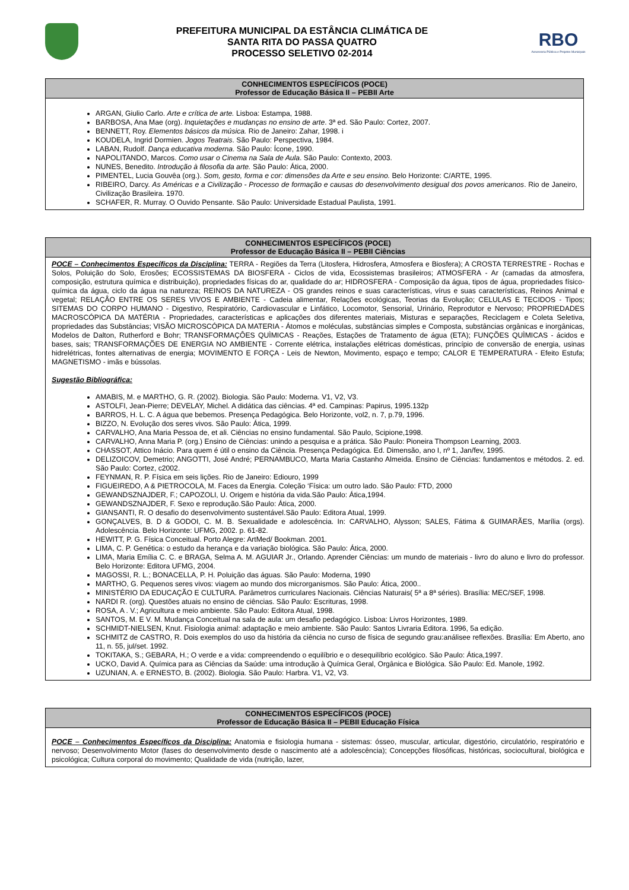PREFEITURA MUNICIPAL DA ESTÂNCIA CLIMÁTICA DE
SANTA RITA DO PASSA QUATRO
PROCESSO SELETIVO 02-2014
RBO
Assessoria Pública e Projetos Municipais
CONHECIMENTOS ESPECÍFICOS (POCE)
Professor de Educação Básica II – PEBII Arte
ARGAN, Giulio Carlo. Arte e crítica de arte. Lisboa: Estampa, 1988.
BARBOSA, Ana Mae (org). Inquietações e mudanças no ensino de arte. 3ª ed. São Paulo: Cortez, 2007.
BENNETT, Roy. Elementos básicos da música. Rio de Janeiro: Zahar, 1998. i
KOUDELA, Ingrid Dormien. Jogos Teatrais. São Paulo: Perspectiva, 1984.
LABAN, Rudolf. Dança educativa moderna. São Paulo: Ícone, 1990.
NAPOLITANDO, Marcos. Como usar o Cinema na Sala de Aula. São Paulo: Contexto, 2003.
NUNES, Benedito. Introdução à filosofia da arte. São Paulo: Ática, 2000.
PIMENTEL, Lucia Gouvêa (org.). Som, gesto, forma e cor: dimensões da Arte e seu ensino. Belo Horizonte: C/ARTE, 1995.
RIBEIRO, Darcy. As Américas e a Civilização - Processo de formação e causas do desenvolvimento desigual dos povos americanos. Rio de Janeiro, Civilização Brasileira. 1970.
SCHAFER, R. Murray. O Ouvido Pensante. São Paulo: Universidade Estadual Paulista, 1991.
CONHECIMENTOS ESPECÍFICOS (POCE)
Professor de Educação Básica II – PEBII Ciências
POCE – Conhecimentos Específicos da Disciplina: TERRA - Regiões da Terra (Litosfera, Hidrosfera, Atmosfera e Biosfera); A CROSTA TERRESTRE - Rochas e Solos, Poluição do Solo, Erosões; ECOSSISTEMAS DA BIOSFERA - Ciclos de vida, Ecossistemas brasileiros; ATMOSFERA - Ar (camadas da atmosfera, composição, estrutura química e distribuição), propriedades físicas do ar, qualidade do ar; HIDROSFERA - Composição da água, tipos de água, propriedades físico-química da água, ciclo da água na natureza; REINOS DA NATUREZA - OS grandes reinos e suas características, vírus e suas características, Reinos Animal e vegetal; RELAÇÂO ENTRE OS SERES VIVOS E AMBIENTE - Cadeia alimentar, Relações ecológicas, Teorias da Evolução; CELULAS E TECIDOS - Tipos; SITEMAS DO CORPO HUMANO - Digestivo, Respiratório, Cardiovascular e Linfático, Locomotor, Sensorial, Urinário, Reprodutor e Nervoso; PROPRIEDADES MACROSCÓPICA DA MATÉRIA - Propriedades, características e aplicações dos diferentes materiais, Misturas e separações, Reciclagem e Coleta Seletiva, propriedades das Substâncias; VISÃO MICROSCÓPICA DA MATERIA - Átomos e moléculas, substâncias simples e Composta, substâncias orgânicas e inorgânicas, Modelos de Dalton, Rutherford e Bohr; TRANSFORMAÇÔES QUÌMICAS - Reações, Estações de Tratamento de água (ETA); FUNÇÕES QUÌMICAS - ácidos e bases, sais; TRANSFORMAÇÕES DE ENERGIA NO AMBIENTE - Corrente elétrica, instalações elétricas domésticas, princípio de conversão de energia, usinas hidrelétricas, fontes alternativas de energia; MOVIMENTO E FORÇA - Leis de Newton, Movimento, espaço e tempo; CALOR E TEMPERATURA - Efeito Estufa; MAGNETISMO - imãs e bússolas.
Sugestão Bibliográfica:
AMABIS, M. e MARTHO, G. R. (2002). Biologia. São Paulo: Moderna. V1, V2, V3.
ASTOLFI, Jean-Pierre; DEVELAY, Michel. A didática das ciências. 4ª ed. Campinas: Papirus, 1995.132p
BARROS, H. L. C. A água que bebemos. Presença Pedagógica. Belo Horizonte, vol2, n. 7, p.79, 1996.
BIZZO, N. Evolução dos seres vivos. São Paulo: Ática, 1999.
CARVALHO, Ana Maria Pessoa de, et ali. Ciências no ensino fundamental. São Paulo, Scipione,1998.
CARVALHO, Anna Maria P. (org.) Ensino de Ciências: unindo a pesquisa e a prática. São Paulo: Pioneira Thompson Learning, 2003.
CHASSOT, Attico Inácio. Para quem é útil o ensino da Ciência. Presença Pedagógica. Ed. Dimensão, ano I, nº 1, Jan/fev, 1995.
DELIZOICOV, Demetrio; ANGOTTI, José André; PERNAMBUCO, Marta Maria Castanho Almeida. Ensino de Ciências: fundamentos e métodos. 2. ed. São Paulo: Cortez, c2002.
FEYNMAN, R. P. Física em seis lições. Rio de Janeiro: Ediouro, 1999
FIGUEIREDO, A & PIETROCOLA, M. Faces da Energia. Coleção ‘Física: um outro lado. São Paulo: FTD, 2000
GEWANDSZNAJDER, F.; CAPOZOLI, U. Origem e história da vida.São Paulo: Ática,1994.
GEWANDSZNAJDER, F. Sexo e reprodução.São Paulo: Ática, 2000.
GIANSANTI, R. O desafio do desenvolvimento sustentável.São Paulo: Editora Atual, 1999.
GONÇALVES, B. D & GODOI, C. M. B. Sexualidade e adolescência. In: CARVALHO, Alysson; SALES, Fátima & GUIMARÃES, Marília (orgs). Adolescência. Belo Horizonte: UFMG, 2002. p. 61-82.
HEWITT, P. G. Física Conceitual. Porto Alegre: ArtMed/ Bookman. 2001.
LIMA, C. P. Genética: o estudo da herança e da variação biológica. São Paulo: Ática, 2000.
LIMA, Maria Emília C. C. e BRAGA, Selma A. M. AGUIAR Jr., Orlando. Aprender Ciências: um mundo de materiais - livro do aluno e livro do professor. Belo Horizonte: Editora UFMG, 2004.
MAGOSSI, R. L.; BONACELLA, P. H. Poluição das águas. São Paulo: Moderna, 1990
MARTHO, G. Pequenos seres vivos: viagem ao mundo dos microrganismos. São Paulo: Ática, 2000..
MINISTÉRIO DA EDUCAÇÃO E CULTURA. Parâmetros curriculares Nacionais. Ciências Naturais( 5ª a 8ª séries). Brasília: MEC/SEF, 1998.
NARDI R. (org). Questões atuais no ensino de ciências. São Paulo: Escrituras, 1998.
ROSA, A . V.; Agricultura e meio ambiente. São Paulo: Editora Atual, 1998.
SANTOS, M. E V. M. Mudança Conceitual na sala de aula: um desafio pedagógico. Lisboa: Livros Horizontes, 1989.
SCHMIDT-NIELSEN, Knut. Fisiologia animal: adaptação e meio ambiente. São Paulo: Santos Livraria Editora. 1996, 5a edição.
SCHMITZ de CASTRO, R. Dois exemplos do uso da história da ciência no curso de física de segundo grau:análisee reflexões. Brasília: Em Aberto, ano 11, n. 55, jul/set. 1992.
TOKITAKA, S.; GEBARA, H.; O verde e a vida: compreendendo o equilíbrio e o desequilíbrio ecológico. São Paulo: Ática,1997.
UCKO, David A. Química para as Ciências da Saúde: uma introdução à Química Geral, Orgânica e Biológica. São Paulo: Ed. Manole, 1992.
UZUNIAN, A. e ERNESTO, B. (2002). Biologia. São Paulo: Harbra. V1, V2, V3.
CONHECIMENTOS ESPECÍFICOS (POCE)
Professor de Educação Básica II – PEBII Educação Física
POCE – Conhecimentos Específicos da Disciplina: Anatomia e fisiologia humana - sistemas: ósseo, muscular, articular, digestório, circulatório, respiratório e nervoso; Desenvolvimento Motor (fases do desenvolvimento desde o nascimento até a adolescência); Concepções filosóficas, históricas, sociocultural, biológica e psicológica; Cultura corporal do movimento; Qualidade de vida (nutrição, lazer,